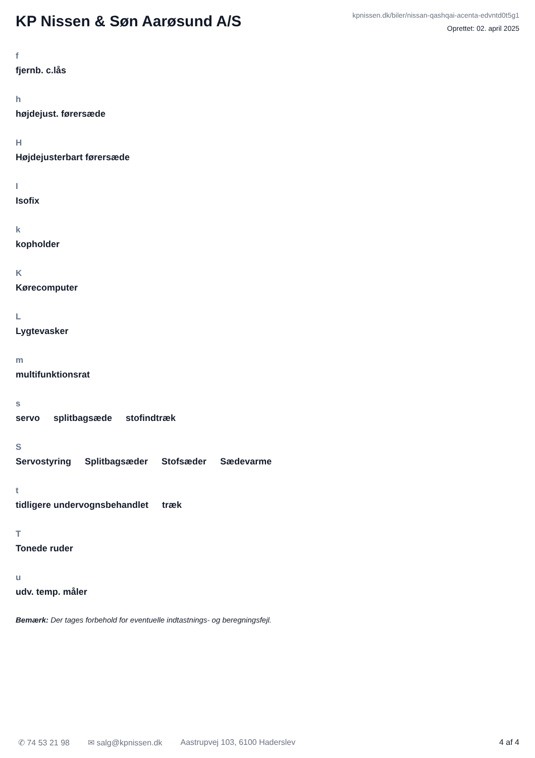KP Nissen & Søn Aarøsund A/S
kpnissen.dk/biler/nissan-qashqai-acenta-edvntd0t5g1
Oprettet: 02. april 2025
f
fjernb. c.lås
h
højdejust. førersæde
H
Højdejusterbart førersæde
I
Isofix
k
kopholder
K
Kørecomputer
L
Lygtevasker
m
multifunktionsrat
s
servo splitbagsæde stofindtræk
S
Servostyring Splitbagsæder Stofsæder Sædevarme
t
tidligere undervognsbehandlet træk
T
Tonede ruder
u
udv. temp. måler
Bemærk: Der tages forbehold for eventuelle indtastnings- og beregningsfejl.
✆ 74 53 21 98 ✉ salg@kpnissen.dk Aastrupvej 103, 6100 Haderslev 4 af 4